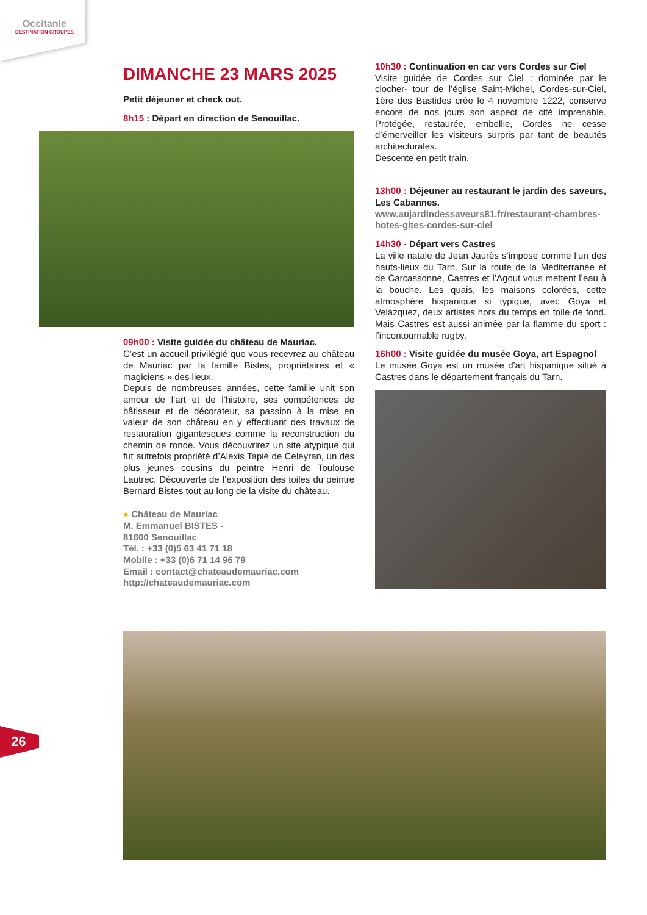Occitanie
DESTINATION GROUPES
DIMANCHE 23 MARS 2025
Petit déjeuner et check out.
8h15 : Départ en direction de Senouillac.
09h00 : Visite guidée du château de Mauriac.
C’est un accueil privilégié que vous recevrez au château de Mauriac par la famille Bistes, propriétaires et « magiciens » des lieux.
Depuis de nombreuses années, cette famille unit son amour de l’art et de l’histoire, ses compétences de bâtisseur et de décorateur, sa passion à la mise en valeur de son château en y effectuant des travaux de restauration gigantesques comme la reconstruction du chemin de ronde. Vous découvrirez un site atypique qui fut autrefois propriété d’Alexis Tapié de Celeyran, un des plus jeunes cousins du peintre Henri de Toulouse Lautrec. Découverte de l’exposition des toiles du peintre Bernard Bistes tout au long de la visite du château.
● Château de Mauriac
M. Emmanuel BISTES -
81600 Senouillac
Tél. : +33 (0)5 63 41 71 18
Mobile : +33 (0)6 71 14 96 79
Email : contact@chateaudemauriac.com
http://chateaudemauriac.com
10h30 : Continuation en car vers Cordes sur Ciel
Visite guidée de Cordes sur Ciel : dominée par le clocher- tour de l’église Saint-Michel, Cordes-sur-Ciel, 1ère des Bastides crée le 4 novembre 1222, conserve encore de nos jours son aspect de cité imprenable. Protégée, restaurée, embellie, Cordes ne cesse d’émerveiller les visiteurs surpris par tant de beautés architecturales.
Descente en petit train.
13h00 : Déjeuner au restaurant le jardin des saveurs, Les Cabannes.
www.aujardindessaveurs81.fr/restaurant-chambres-hotes-gites-cordes-sur-ciel
14h30 - Départ vers Castres
La ville natale de Jean Jaurès s’impose comme l’un des hauts-lieux du Tarn. Sur la route de la Méditerranée et de Carcassonne, Castres et l’Agout vous mettent l’eau à la bouche. Les quais, les maisons colorées, cette atmosphère hispanique si typique, avec Goya et Velázquez, deux artistes hors du temps en toile de fond. Mais Castres est aussi animée par la flamme du sport : l’incontournable rugby.
16h00 : Visite guidée du musée Goya, art Espagnol
Le musée Goya est un musée d'art hispanique situé à Castres dans le département français du Tarn.
26